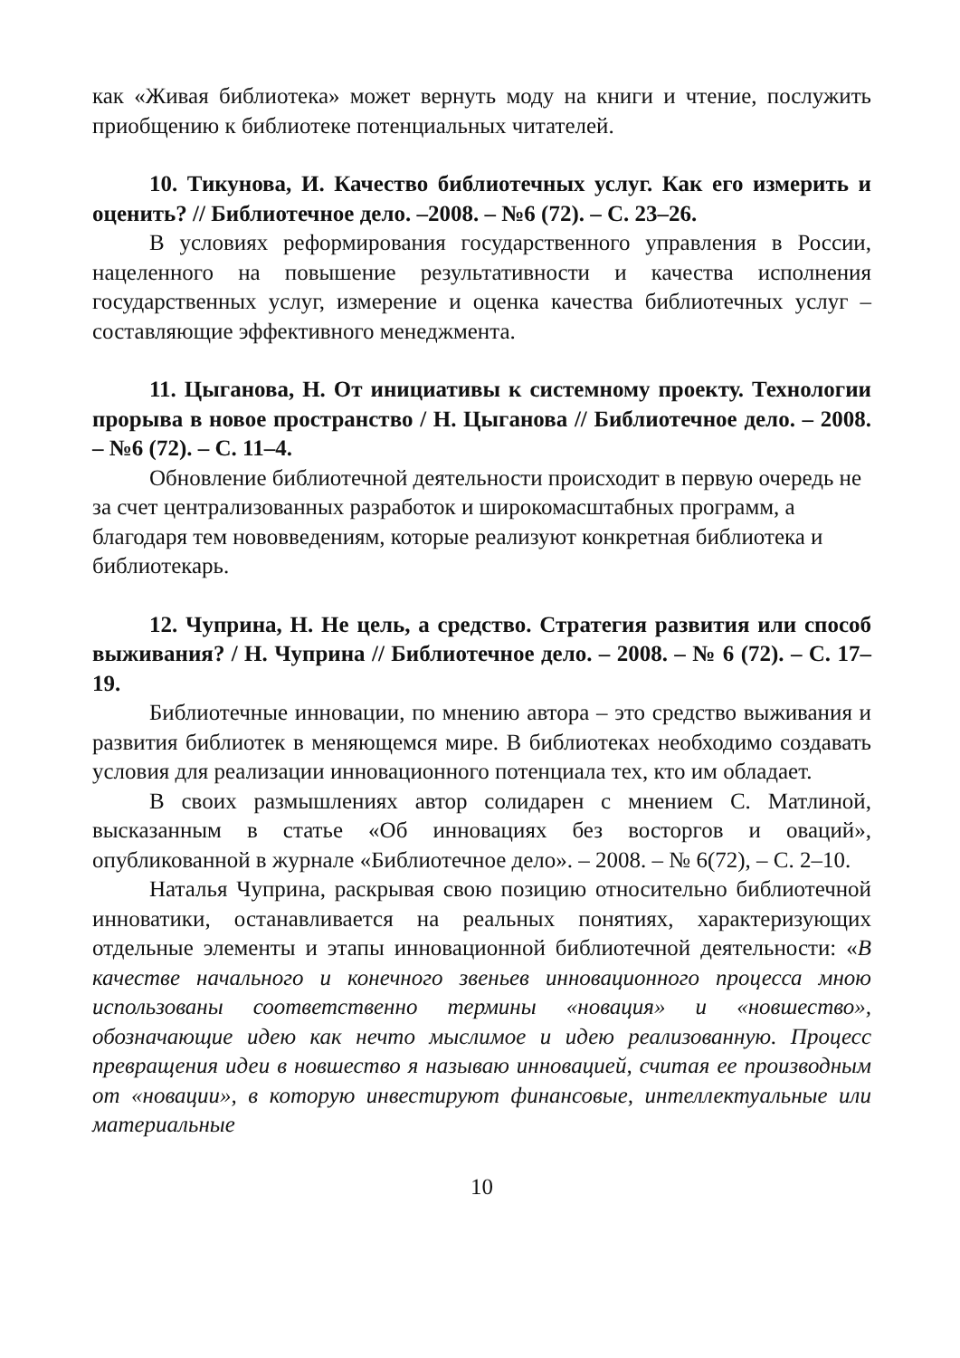как «Живая библиотека» может вернуть моду на книги и чтение, послужить приобщению к библиотеке потенциальных читателей.
10. Тикунова, И. Качество библиотечных услуг. Как его измерить и оценить? // Библиотечное дело. –2008. – №6 (72). – С. 23–26.
В условиях реформирования государственного управления в России, нацеленного на повышение результативности и качества исполнения государственных услуг, измерение и оценка качества библиотечных услуг – составляющие эффективного менеджмента.
11. Цыганова, Н. От инициативы к системному проекту. Технологии прорыва в новое пространство / Н. Цыганова // Библиотечное дело. – 2008. – №6 (72). – С. 11–4.
Обновление библиотечной деятельности происходит в первую очередь не за счет централизованных разработок и широкомасштабных программ, а благодаря тем нововведениям, которые реализуют конкретная библиотека и библиотекарь.
12. Чуприна, Н. Не цель, а средство. Стратегия развития или способ выживания? / Н. Чуприна // Библиотечное дело. – 2008. – № 6 (72). – С. 17–19.
Библиотечные инновации, по мнению автора – это средство выживания и развития библиотек в меняющемся мире. В библиотеках необходимо создавать условия для реализации инновационного потенциала тех, кто им обладает.
В своих размышлениях автор солидарен с мнением С. Матлиной, высказанным в статье «Об инновациях без восторгов и оваций», опубликованной в журнале «Библиотечное дело». – 2008. – № 6(72), – С. 2–10.
Наталья Чуприна, раскрывая свою позицию относительно библиотечной инноватики, останавливается на реальных понятиях, характеризующих отдельные элементы и этапы инновационной библиотечной деятельности: «В качестве начального и конечного звеньев инновационного процесса мною использованы соответственно термины «новация» и «новшество», обозначающие идею как нечто мыслимое и идею реализованную. Процесс превращения идеи в новшество я называю инновацией, считая ее производным от «новации», в которую инвестируют финансовые, интеллектуальные или материальные
10